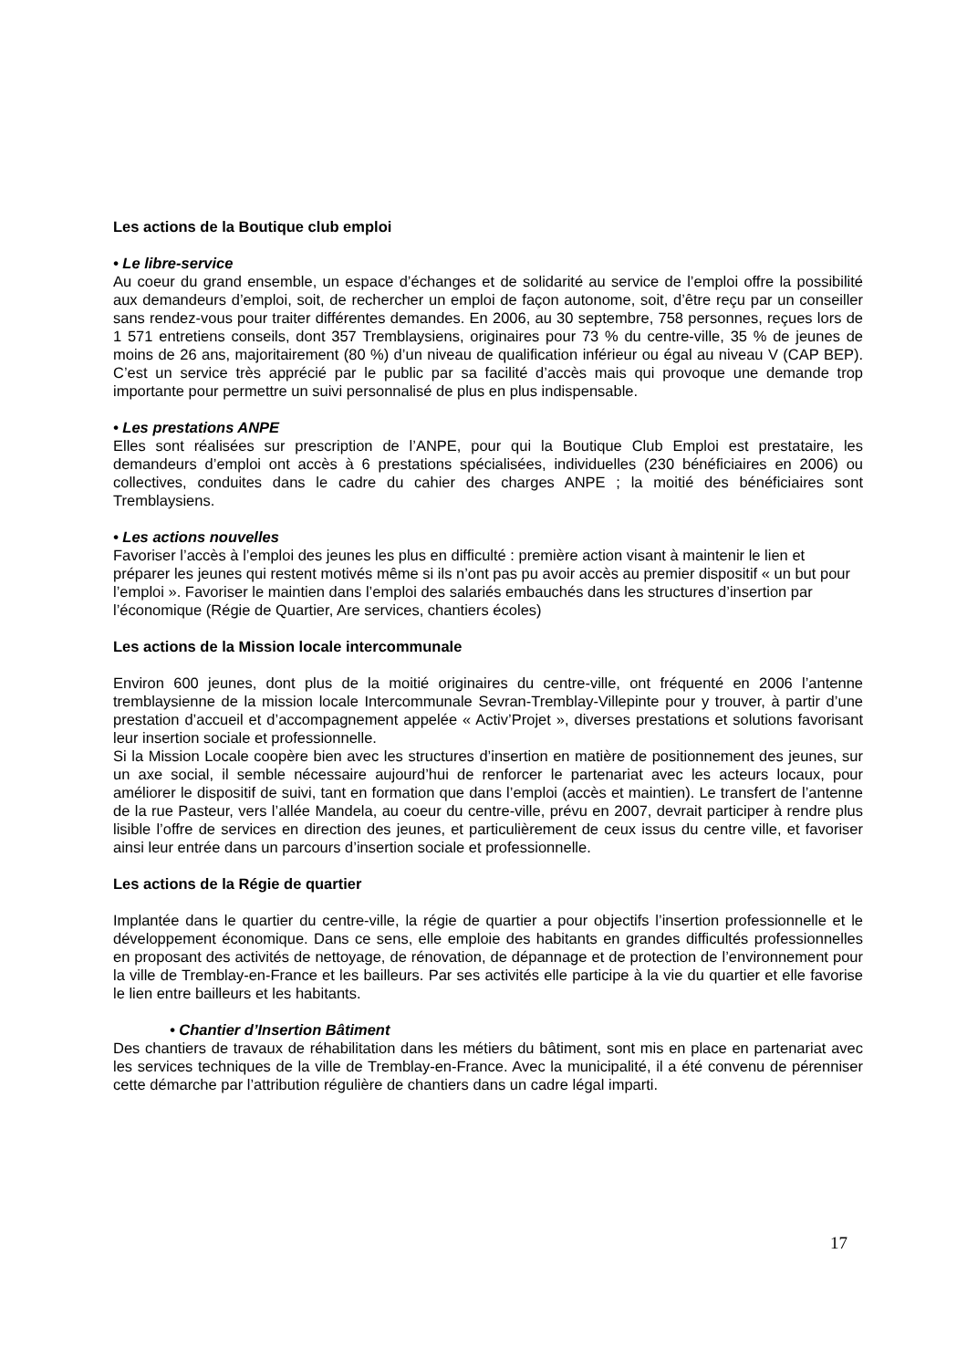Les actions de la Boutique club emploi
• Le libre-service
Au coeur du grand ensemble, un espace d’échanges et de solidarité au service de l’emploi offre la possibilité aux demandeurs d’emploi, soit, de rechercher un emploi de façon autonome, soit, d’être reçu par un conseiller sans rendez-vous pour traiter différentes demandes. En 2006, au 30 septembre, 758 personnes, reçues lors de 1 571 entretiens conseils, dont 357 Tremblaysiens, originaires pour 73 % du centre-ville, 35 % de jeunes de moins de 26 ans, majoritairement (80 %) d’un niveau de qualification inférieur ou égal au niveau V (CAP BEP). C’est un service très apprécié par le public par sa facilité d’accès mais qui provoque une demande trop importante pour permettre un suivi personnalisé de plus en plus indispensable.
• Les prestations ANPE
Elles sont réalisées sur prescription de l’ANPE, pour qui la Boutique Club Emploi est prestataire, les demandeurs d’emploi ont accès à 6 prestations spécialisées, individuelles (230 bénéficiaires en 2006) ou collectives, conduites dans le cadre du cahier des charges ANPE ; la moitié des bénéficiaires sont Tremblaysiens.
• Les actions nouvelles
Favoriser l’accès à l’emploi des jeunes les plus en difficulté : première action visant à maintenir le lien et préparer les jeunes qui restent motivés même si ils n’ont pas pu avoir accès au premier dispositif « un but pour l’emploi ». Favoriser le maintien dans l’emploi des salariés embauchés dans les structures d’insertion par l’économique (Régie de Quartier, Are services, chantiers écoles)
Les actions de la Mission locale intercommunale
Environ 600 jeunes, dont plus de la moitié originaires du centre-ville, ont fréquenté en 2006 l’antenne tremblaysienne de la mission locale Intercommunale Sevran-Tremblay-Villepinte pour y trouver, à partir d’une prestation d’accueil et d’accompagnement appelée « Activ’Projet », diverses prestations et solutions favorisant leur insertion sociale et professionnelle.
Si la Mission Locale coopère bien avec les structures d’insertion en matière de positionnement des jeunes, sur un axe social, il semble nécessaire aujourd’hui de renforcer le partenariat avec les acteurs locaux, pour améliorer le dispositif de suivi, tant en formation que dans l’emploi (accès et maintien). Le transfert de l’antenne de la rue Pasteur, vers l’allée Mandela, au coeur du centre-ville, prévu en 2007, devrait participer à rendre plus lisible l’offre de services en direction des jeunes, et particulièrement de ceux issus du centre ville, et favoriser ainsi leur entrée dans un parcours d’insertion sociale et professionnelle.
Les actions de la Régie de quartier
Implantée dans le quartier du centre-ville, la régie de quartier a pour objectifs l’insertion professionnelle et le développement économique. Dans ce sens, elle emploie des habitants en grandes difficultés professionnelles en proposant des activités de nettoyage, de rénovation, de dépannage et de protection de l’environnement pour la ville de Tremblay-en-France et les bailleurs. Par ses activités elle participe à la vie du quartier et elle favorise le lien entre bailleurs et les habitants.
• Chantier d’Insertion Bâtiment
Des chantiers de travaux de réhabilitation dans les métiers du bâtiment, sont mis en place en partenariat avec les services techniques de la ville de Tremblay-en-France. Avec la municipalité, il a été convenu de pérenniser cette démarche par l’attribution régulière de chantiers dans un cadre légal imparti.
17